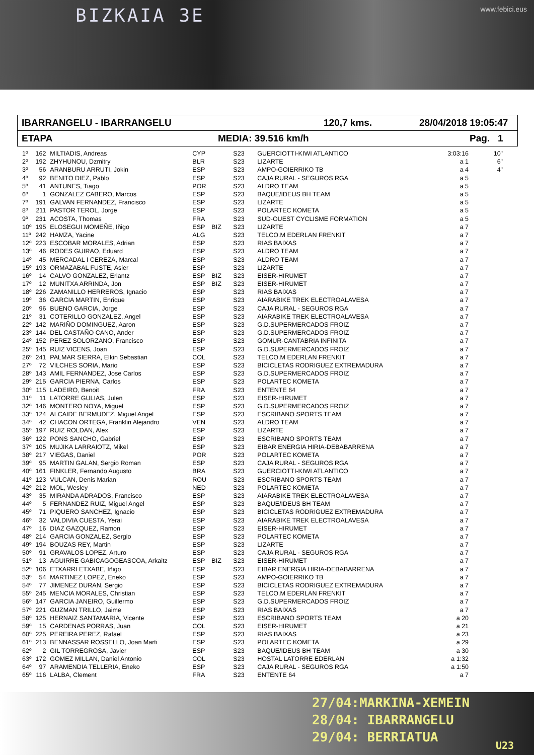BIZKAIA 3E www.febici.eus
IBARRANGELU - IBARRANGELU 120,7 kms. 28/04/2018 19:05:47
ETAPA MEDIA: 39.516 km/h Pag. 1
| 1º | 162 | MILTIADIS, Andreas | CYP | | S23 | GUERCIOTTI-KIWI ATLANTICO | 3:03:16 | 10" |
| 2º | 192 | ZHYHUNOU, Dzmitry | BLR | | S23 | LIZARTE | a 1 | 6" |
| 3º | 56 | ARANBURU ARRUTI, Jokin | ESP | | S23 | AMPO-GOIERRIKO TB | a 4 | 4" |
| 4º | 92 | BENITO DIEZ, Pablo | ESP | | S23 | CAJA RURAL - SEGUROS RGA | a 5 | |
| 5º | 41 | ANTUNES, Tiago | POR | | S23 | ALDRO TEAM | a 5 | |
| 6º | 1 | GONZALEZ CABERO, Marcos | ESP | | S23 | BAQUE/IDEUS BH TEAM | a 5 | |
| 7º | 191 | GALVAN FERNANDEZ, Francisco | ESP | | S23 | LIZARTE | a 5 | |
| 8º | 211 | PASTOR TEROL, Jorge | ESP | | S23 | POLARTEC KOMETA | a 5 | |
| 9º | 231 | ACOSTA, Thomas | FRA | | S23 | SUD-OUEST CYCLISME FORMATION | a 5 | |
| 10º | 195 | ELOSEGUI MOMEÑE, Iñigo | ESP | BIZ | S23 | LIZARTE | a 7 | |
| 11º | 242 | HAMZA, Yacine | ALG | | S23 | TELCO.M EDERLAN FRENKIT | a 7 | |
| 12º | 223 | ESCOBAR MORALES, Adrian | ESP | | S23 | RIAS BAIXAS | a 7 | |
| 13º | 46 | RODES GUIRAO, Eduard | ESP | | S23 | ALDRO TEAM | a 7 | |
| 14º | 45 | MERCADAL I CEREZA, Marcal | ESP | | S23 | ALDRO TEAM | a 7 | |
| 15º | 193 | ORMAZABAL FUSTE, Asier | ESP | | S23 | LIZARTE | a 7 | |
| 16º | 14 | CALVO GONZALEZ, Erlantz | ESP | BIZ | S23 | EISER-HIRUMET | a 7 | |
| 17º | 12 | MUNITXA ARRINDA, Jon | ESP | BIZ | S23 | EISER-HIRUMET | a 7 | |
| 18º | 226 | ZAMANILLO HERREROS, Ignacio | ESP | | S23 | RIAS BAIXAS | a 7 | |
| 19º | 36 | GARCIA MARTIN, Enrique | ESP | | S23 | AIARABIKE TREK ELECTROALAVESA | a 7 | |
| 20º | 96 | BUENO GARCIA, Jorge | ESP | | S23 | CAJA RURAL - SEGUROS RGA | a 7 | |
| 21º | 31 | COTERILLO GONZALEZ, Angel | ESP | | S23 | AIARABIKE TREK ELECTROALAVESA | a 7 | |
| 22º | 142 | MARIÑO DOMINGUEZ, Aaron | ESP | | S23 | G.D.SUPERMERCADOS FROIZ | a 7 | |
| 23º | 144 | DEL CASTAÑO CANO, Ander | ESP | | S23 | G.D.SUPERMERCADOS FROIZ | a 7 | |
| 24º | 152 | PEREZ SOLORZANO, Francisco | ESP | | S23 | GOMUR-CANTABRIA INFINITA | a 7 | |
| 25º | 145 | RUIZ VICENS, Joan | ESP | | S23 | G.D.SUPERMERCADOS FROIZ | a 7 | |
| 26º | 241 | PALMAR SIERRA, Elkin Sebastian | COL | | S23 | TELCO.M EDERLAN FRENKIT | a 7 | |
| 27º | 72 | VILCHES SORIA, Mario | ESP | | S23 | BICICLETAS RODRIGUEZ EXTREMADURA | a 7 | |
| 28º | 143 | AMIL FERNANDEZ, Jose Carlos | ESP | | S23 | G.D.SUPERMERCADOS FROIZ | a 7 | |
| 29º | 215 | GARCIA PIERNA, Carlos | ESP | | S23 | POLARTEC KOMETA | a 7 | |
| 30º | 115 | LADEIRO, Benoit | FRA | | S23 | ENTENTE 64 | a 7 | |
| 31º | 11 | LATORRE GULIAS, Julen | ESP | | S23 | EISER-HIRUMET | a 7 | |
| 32º | 146 | MONTERO NOYA, Miguel | ESP | | S23 | G.D.SUPERMERCADOS FROIZ | a 7 | |
| 33º | 124 | ALCAIDE BERMUDEZ, Miguel Angel | ESP | | S23 | ESCRIBANO SPORTS TEAM | a 7 | |
| 34º | 42 | CHACON ORTEGA, Franklin Alejandro | VEN | | S23 | ALDRO TEAM | a 7 | |
| 35º | 197 | RUIZ ROLDAN, Alex | ESP | | S23 | LIZARTE | a 7 | |
| 36º | 122 | PONS SANCHO, Gabriel | ESP | | S23 | ESCRIBANO SPORTS TEAM | a 7 | |
| 37º | 105 | MUJIKA LARRAIOTZ, Mikel | ESP | | S23 | EIBAR ENERGIA HIRIA-DEBABARRENA | a 7 | |
| 38º | 217 | VIEGAS, Daniel | POR | | S23 | POLARTEC KOMETA | a 7 | |
| 39º | 95 | MARTIN GALAN, Sergio Roman | ESP | | S23 | CAJA RURAL - SEGUROS RGA | a 7 | |
| 40º | 161 | FINKLER, Fernando Augusto | BRA | | S23 | GUERCIOTTI-KIWI ATLANTICO | a 7 | |
| 41º | 123 | VULCAN, Denis Marian | ROU | | S23 | ESCRIBANO SPORTS TEAM | a 7 | |
| 42º | 212 | MOL, Wesley | NED | | S23 | POLARTEC KOMETA | a 7 | |
| 43º | 35 | MIRANDA ADRADOS, Francisco | ESP | | S23 | AIARABIKE TREK ELECTROALAVESA | a 7 | |
| 44º | 5 | FERNANDEZ RUIZ, Miguel Angel | ESP | | S23 | BAQUE/IDEUS BH TEAM | a 7 | |
| 45º | 71 | PIQUERO SANCHEZ, Ignacio | ESP | | S23 | BICICLETAS RODRIGUEZ EXTREMADURA | a 7 | |
| 46º | 32 | VALDIVIA CUESTA, Yerai | ESP | | S23 | AIARABIKE TREK ELECTROALAVESA | a 7 | |
| 47º | 16 | DIAZ GAZQUEZ, Ramon | ESP | | S23 | EISER-HIRUMET | a 7 | |
| 48º | 214 | GARCIA GONZALEZ, Sergio | ESP | | S23 | POLARTEC KOMETA | a 7 | |
| 49º | 194 | BOUZAS REY, Martin | ESP | | S23 | LIZARTE | a 7 | |
| 50º | 91 | GRAVALOS LOPEZ, Arturo | ESP | | S23 | CAJA RURAL - SEGUROS RGA | a 7 | |
| 51º | 13 | AGUIRRE GABICAGOGEASCOA, Arkaitz | ESP | BIZ | S23 | EISER-HIRUMET | a 7 | |
| 52º | 106 | ETXARRI ETXABE, Iñigo | ESP | | S23 | EIBAR ENERGIA HIRIA-DEBABARRENA | a 7 | |
| 53º | 54 | MARTINEZ LOPEZ, Eneko | ESP | | S23 | AMPO-GOIERRIKO TB | a 7 | |
| 54º | 77 | JIMENEZ DURAN, Sergio | ESP | | S23 | BICICLETAS RODRIGUEZ EXTREMADURA | a 7 | |
| 55º | 245 | MENCIA MORALES, Christian | ESP | | S23 | TELCO.M EDERLAN FRENKIT | a 7 | |
| 56º | 147 | GARCIA JANEIRO, Guillermo | ESP | | S23 | G.D.SUPERMERCADOS FROIZ | a 7 | |
| 57º | 221 | GUZMAN TRILLO, Jaime | ESP | | S23 | RIAS BAIXAS | a 7 | |
| 58º | 125 | HERNAIZ SANTAMARIA, Vicente | ESP | | S23 | ESCRIBANO SPORTS TEAM | a 20 | |
| 59º | 15 | CARDENAS PORRAS, Juan | COL | | S23 | EISER-HIRUMET | a 21 | |
| 60º | 225 | PEREIRA PEREZ, Rafael | ESP | | S23 | RIAS BAIXAS | a 23 | |
| 61º | 213 | BENNASSAR ROSSELLO, Joan Marti | ESP | | S23 | POLARTEC KOMETA | a 29 | |
| 62º | 2 | GIL TORREGROSA, Javier | ESP | | S23 | BAQUE/IDEUS BH TEAM | a 30 | |
| 63º | 172 | GOMEZ MILLAN, Daniel Antonio | COL | | S23 | HOSTAL LATORRE EDERLAN | a 1:32 | |
| 64º | 97 | ARAMENDIA TELLERIA, Eneko | ESP | | S23 | CAJA RURAL - SEGUROS RGA | a 1:50 | |
| 65º | 116 | LALBA, Clement | FRA | | S23 | ENTENTE 64 | a 7 | |
27/04:MARKINA-XEMEIN
28/04: IBARRANGELU
29/04: BERRIATUA
U23